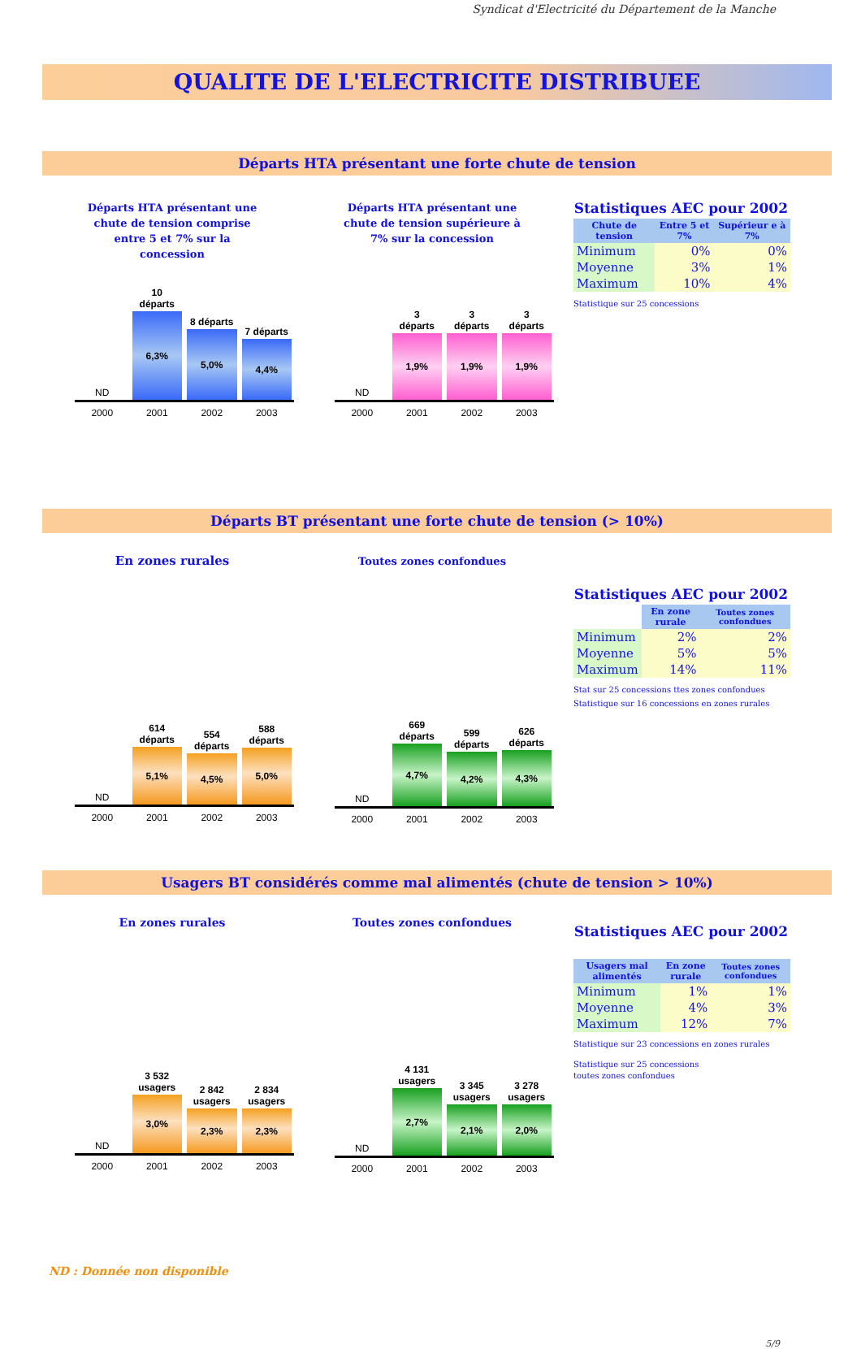Syndicat d'Electricité du Département de la Manche
QUALITE DE L'ELECTRICITE DISTRIBUEE
Départs HTA présentant une forte chute de tension
Départs HTA présentant une
chute de tension comprise
entre 5 et 7% sur la
concession
ND
10
départs
6,3%
8 départs
5,0%
7 départs
4,4%
2000 2001 2002 2003
Départs HTA présentant une
chute de tension supérieure à
7% sur la concession
ND
3
départs
1,9%
3
départs
1,9%
3
départs
1,9%
2000 2001 2002 2003
Statistiques AEC pour 2002
| Chute de tension | Entre 5 et 7% | Supérieur e à 7% |
| --- | --- | --- |
| Minimum | 0% | 0% |
| Moyenne | 3% | 1% |
| Maximum | 10% | 4% |
Statistique sur 25 concessions
Départs BT présentant une forte chute de tension (> 10%)
En zones rurales
ND
614
départs
5,1%
554
départs
4,5%
588
départs
5,0%
2000 2001 2002 2003
Toutes zones confondues
ND
669
départs
4,7%
599
départs
4,2%
626
départs
4,3%
2000 2001 2002 2003
Statistiques AEC pour 2002
| | En zone rurale | Toutes zones confondues |
| --- | --- | --- |
| Minimum | 2% | 2% |
| Moyenne | 5% | 5% |
| Maximum | 14% | 11% |
Stat sur 25 concessions ttes zones confondues
Statistique sur 16 concessions en zones rurales
Usagers BT considérés comme mal alimentés (chute de tension > 10%)
En zones rurales
ND
3 532
usagers
3,0%
2 842
usagers
2,3%
2 834
usagers
2,3%
2000 2001 2002 2003
Toutes zones confondues
ND
4 131
usagers
2,7%
3 345
usagers
2,1%
3 278
usagers
2,0%
2000 2001 2002 2003
Statistiques AEC pour 2002
| Usagers mal alimentés | En zone rurale | Toutes zones confondues |
| --- | --- | --- |
| Minimum | 1% | 1% |
| Moyenne | 4% | 3% |
| Maximum | 12% | 7% |
Statistique sur 23 concessions en zones rurales
Statistique sur 25 concessions
toutes zones confondues
ND : Donnée non disponible
5/9